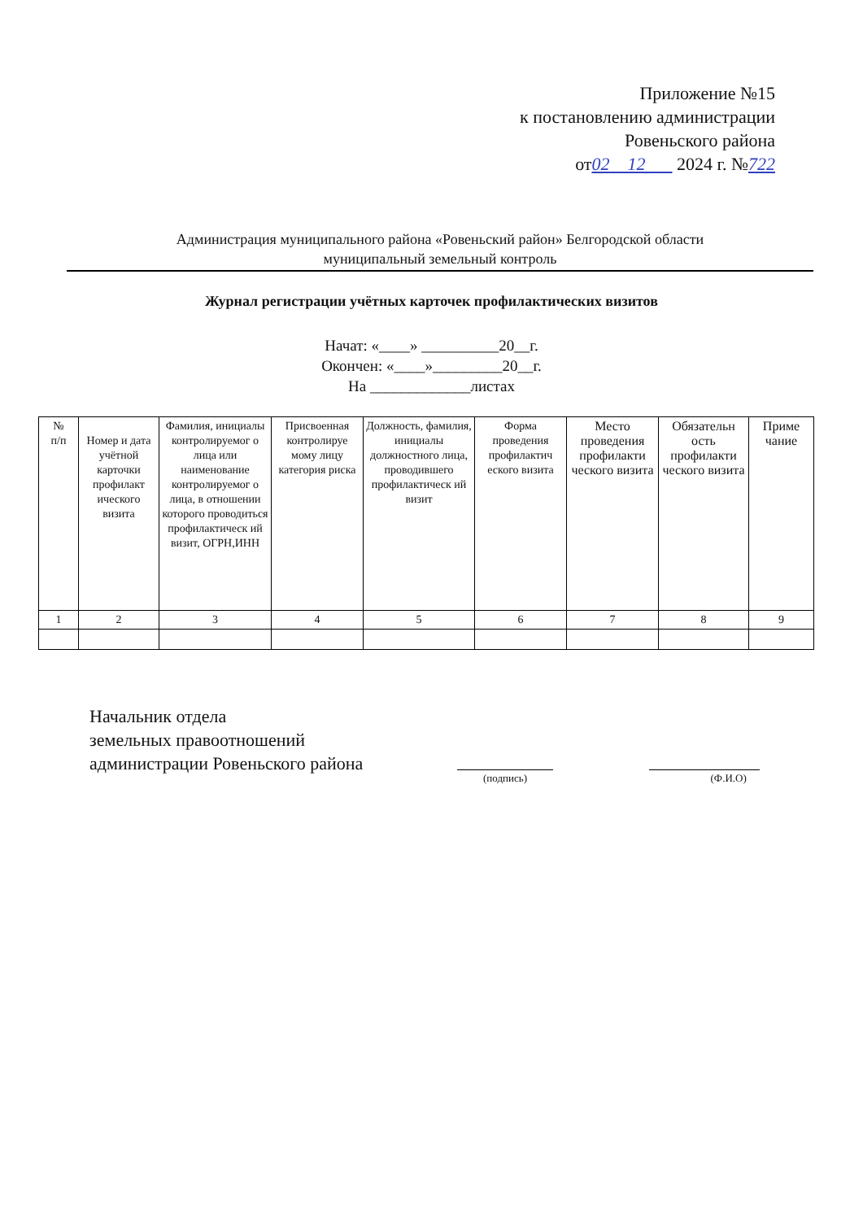Приложение №15
к постановлению администрации
Ровеньского района
от02 12 2024 г. №722
Администрация муниципального района «Ровеньский район» Белгородской области
муниципальный земельный контроль
Журнал регистрации учётных карточек профилактических визитов
Начат: «____» __________20__г.
Окончен: «____»_________20__г.
На _____________листах
| № п/п | Номер и дата учётной карточки профилакт ического визита | Фамилия, инициалы контролируемог о лица или наименование контролируемог о лица, в отношении которого проводиться профилактическ ий визит, ОГРН,ИНН | Присвоенная контролируе мому лицу категория риска | Должность, фамилия, инициалы должностного лица, проводившего профилактическ ий визит | Форма проведения профилактич еского визита | Место проведения профилакти ческого визита | Обязательн ость профилакти ческого визита | Приме чание |
| --- | --- | --- | --- | --- | --- | --- | --- | --- |
| 1 | 2 | 3 | 4 | 5 | 6 | 7 | 8 | 9 |
Начальник отдела
земельных правоотношений
администрации Ровеньского района
(подпись) (Ф.И.О)